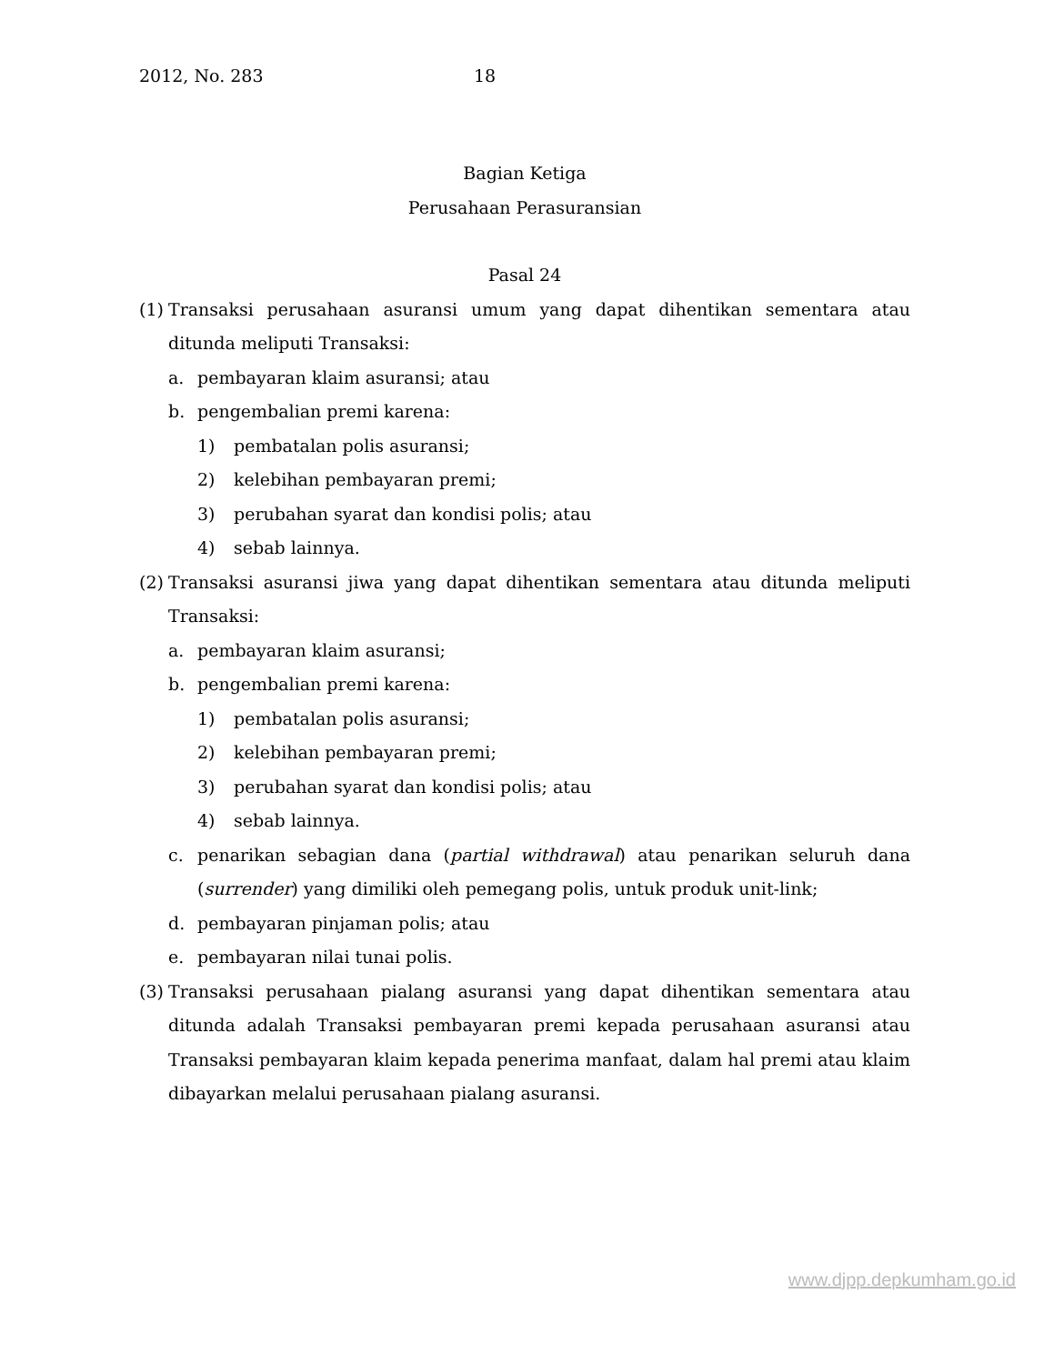2012, No. 283 18
Bagian Ketiga
Perusahaan Perasuransian
Pasal 24
(1) Transaksi perusahaan asuransi umum yang dapat dihentikan sementara atau ditunda meliputi Transaksi:
a. pembayaran klaim asuransi; atau
b. pengembalian premi karena:
1) pembatalan polis asuransi;
2) kelebihan pembayaran premi;
3) perubahan syarat dan kondisi polis; atau
4) sebab lainnya.
(2) Transaksi asuransi jiwa yang dapat dihentikan sementara atau ditunda meliputi Transaksi:
a. pembayaran klaim asuransi;
b. pengembalian premi karena:
1) pembatalan polis asuransi;
2) kelebihan pembayaran premi;
3) perubahan syarat dan kondisi polis; atau
4) sebab lainnya.
c. penarikan sebagian dana (partial withdrawal) atau penarikan seluruh dana (surrender) yang dimiliki oleh pemegang polis, untuk produk unit-link;
d. pembayaran pinjaman polis; atau
e. pembayaran nilai tunai polis.
(3) Transaksi perusahaan pialang asuransi yang dapat dihentikan sementara atau ditunda adalah Transaksi pembayaran premi kepada perusahaan asuransi atau Transaksi pembayaran klaim kepada penerima manfaat, dalam hal premi atau klaim dibayarkan melalui perusahaan pialang asuransi.
www.djpp.depkumham.go.id